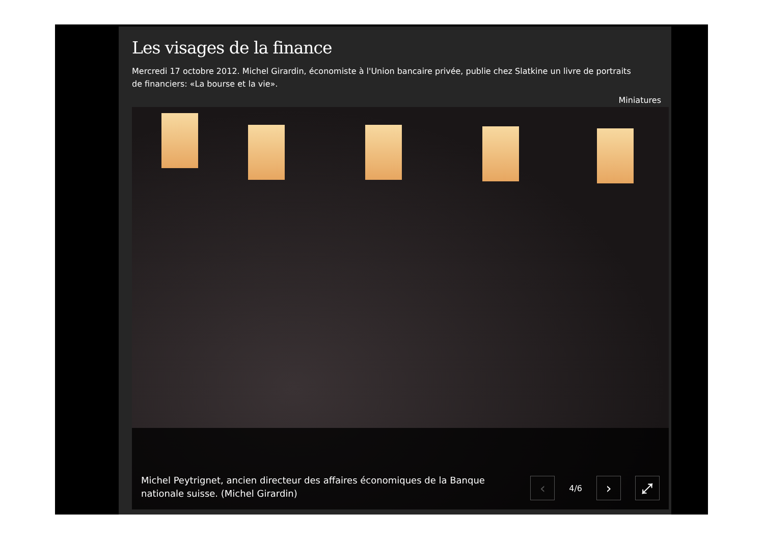Les visages de la finance
Mercredi 17 octobre 2012. Michel Girardin, économiste à l'Union bancaire privée, publie chez Slatkine un livre de portraits de financiers: «La bourse et la vie».
Miniatures
Michel Peytrignet, ancien directeur des affaires économiques de la Banque nationale suisse. (Michel Girardin)
‹
4/6
› ⤢